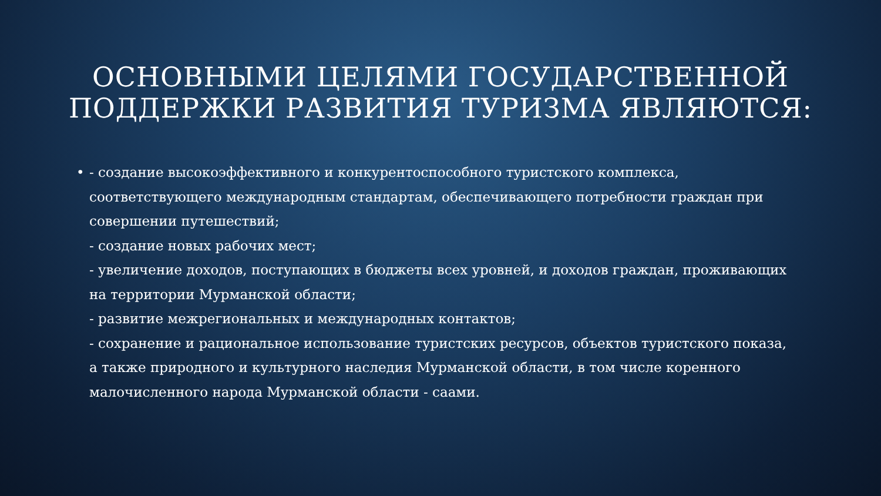ОСНОВНЫМИ ЦЕЛЯМИ ГОСУДАРСТВЕННОЙ
ПОДДЕРЖКИ РАЗВИТИЯ ТУРИЗМА ЯВЛЯЮТСЯ:
• - создание высокоэффективного и конкурентоспособного туристского комплекса, соответствующего международным стандартам, обеспечивающего потребности граждан при совершении путешествий;
- создание новых рабочих мест;
- увеличение доходов, поступающих в бюджеты всех уровней, и доходов граждан, проживающих на территории Мурманской области;
- развитие межрегиональных и международных контактов;
- сохранение и рациональное использование туристских ресурсов, объектов туристского показа, а также природного и культурного наследия Мурманской области, в том числе коренного малочисленного народа Мурманской области - саами.